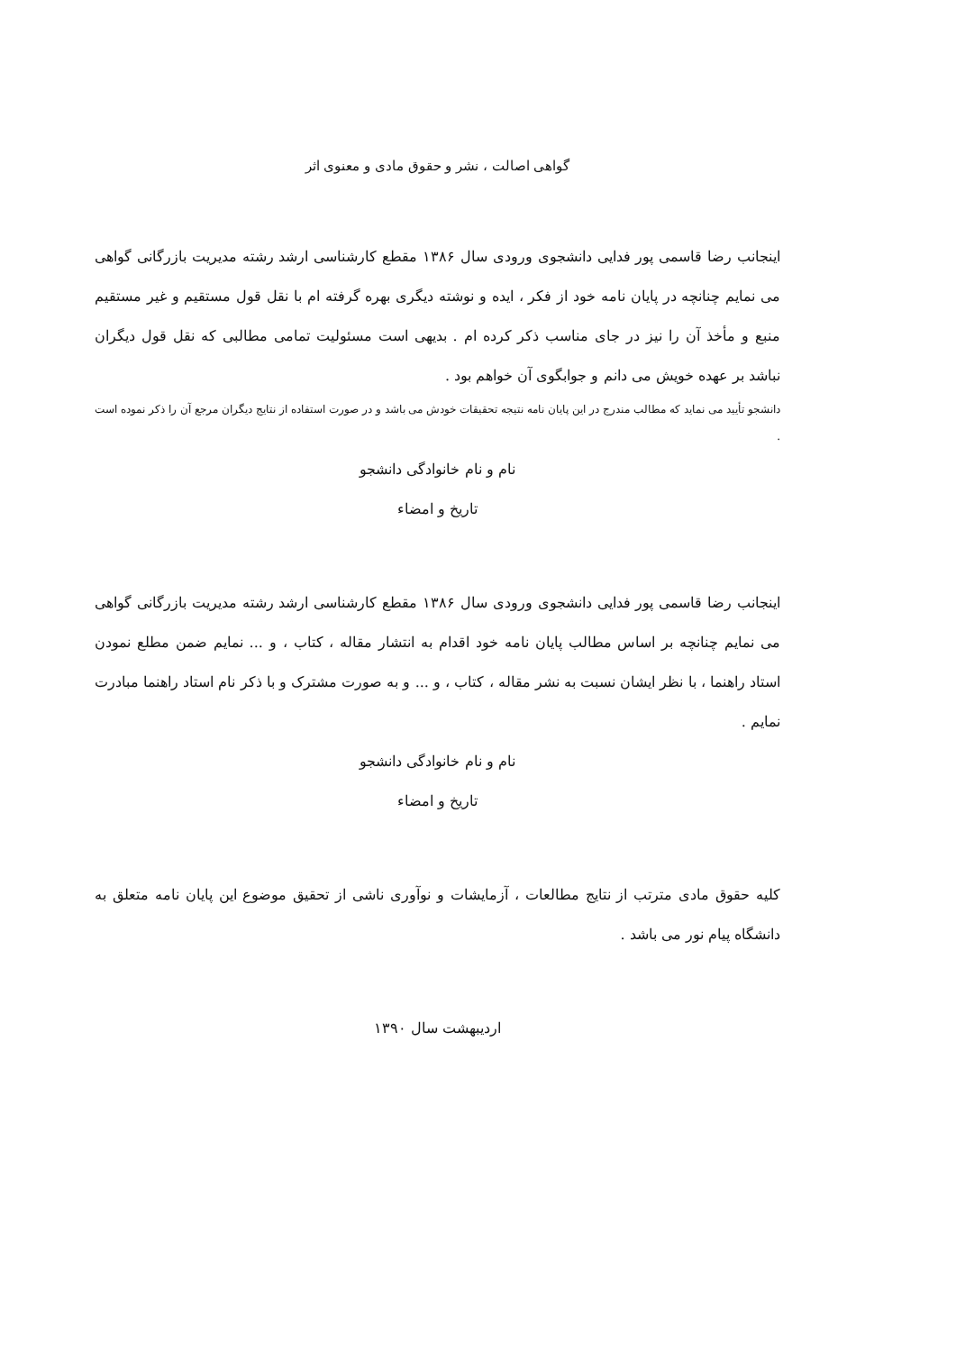گواهی اصالت ، نشر و حقوق مادی و معنوی اثر
اینجانب رضا قاسمی پور فدایی دانشجوی ورودی سال ۱۳۸۶ مقطع کارشناسی ارشد رشته مدیریت بازرگانی گواهی می نمایم چنانچه در پایان نامه خود از فکر ، ایده و نوشته دیگری بهره گرفته ام با نقل قول مستقیم و غیر مستقیم منبع و مأخذ آن را نیز در جای مناسب ذکر کرده ام . بدیهی است مسئولیت تمامی مطالبی که نقل قول دیگران نباشد بر عهده خویش می دانم و جوابگوی آن خواهم بود .
دانشجو تأیید می نماید که مطالب مندرج در این پایان نامه نتیجه تحقیقات خودش می باشد و در صورت استفاده از نتایج دیگران مرجع آن را ذکر نموده است .
نام و نام خانوادگی دانشجو
تاریخ و امضاء
اینجانب رضا قاسمی پور فدایی دانشجوی ورودی سال ۱۳۸۶ مقطع کارشناسی ارشد رشته مدیریت بازرگانی گواهی می نمایم چنانچه بر اساس مطالب پایان نامه خود اقدام به انتشار مقاله ، کتاب ، و ... نمایم ضمن مطلع نمودن استاد راهنما ، با نظر ایشان نسبت به نشر مقاله ، کتاب ، و ... و به صورت مشترک و با ذکر نام استاد راهنما مبادرت نمایم .
نام و نام خانوادگی دانشجو
تاریخ و امضاء
کلیه حقوق مادی مترتب از نتایج مطالعات ، آزمایشات و نوآوری ناشی از تحقیق موضوع این پایان نامه متعلق به دانشگاه پیام نور می باشد .
اردیبهشت سال ۱۳۹۰